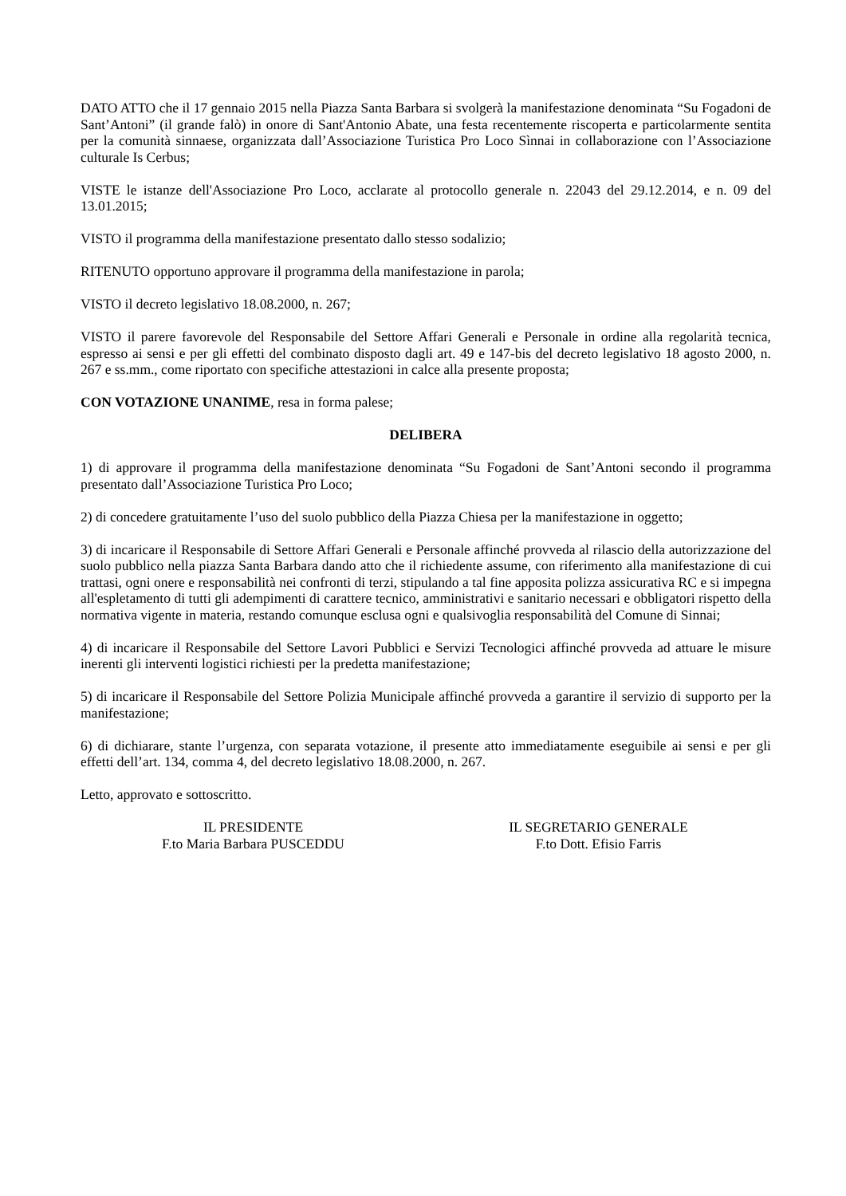DATO ATTO che il 17 gennaio 2015 nella Piazza Santa Barbara si svolgerà la manifestazione denominata “Su Fogadoni de Sant’Antoni” (il grande falò) in onore di Sant'Antonio Abate, una festa recentemente riscoperta e particolarmente sentita per la comunità sinnaese, organizzata dall’Associazione Turistica Pro Loco Sìnnai in collaborazione con l’Associazione culturale Is Cerbus;
VISTE le istanze dell'Associazione Pro Loco, acclarate al protocollo generale n. 22043 del 29.12.2014, e n. 09 del 13.01.2015;
VISTO il programma della manifestazione presentato dallo stesso sodalizio;
RITENUTO opportuno approvare il programma della manifestazione in parola;
VISTO il decreto legislativo 18.08.2000, n. 267;
VISTO il parere favorevole del Responsabile del Settore Affari Generali e Personale in ordine alla regolarità tecnica, espresso ai sensi e per gli effetti del combinato disposto dagli art. 49 e 147-bis del decreto legislativo 18 agosto 2000, n. 267 e ss.mm., come riportato con specifiche attestazioni in calce alla presente proposta;
CON VOTAZIONE UNANIME, resa in forma palese;
DELIBERA
1) di approvare il programma della manifestazione denominata “Su Fogadoni de Sant’Antoni secondo il programma presentato dall’Associazione Turistica Pro Loco;
2) di concedere gratuitamente l’uso del suolo pubblico della Piazza Chiesa per la manifestazione in oggetto;
3) di incaricare il Responsabile di Settore Affari Generali e Personale affinché provveda al rilascio della autorizzazione del suolo pubblico nella piazza Santa Barbara dando atto che il richiedente assume, con riferimento alla manifestazione di cui trattasi, ogni onere e responsabilità nei confronti di terzi, stipulando a tal fine apposita polizza assicurativa RC e si impegna all'espletamento di tutti gli adempimenti di carattere tecnico, amministrativi e sanitario necessari e obbligatori rispetto della normativa vigente in materia, restando comunque esclusa ogni e qualsivoglia responsabilità del Comune di Sinnai;
4) di incaricare il Responsabile del Settore Lavori Pubblici e Servizi Tecnologici affinché provveda ad attuare le misure inerenti gli interventi logistici richiesti per la predetta manifestazione;
5) di incaricare il Responsabile del Settore Polizia Municipale affinché provveda a garantire il servizio di supporto per la manifestazione;
6) di dichiarare, stante l’urgenza, con separata votazione, il presente atto immediatamente eseguibile ai sensi e per gli effetti dell’art. 134, comma 4, del decreto legislativo 18.08.2000, n. 267.
Letto, approvato e sottoscritto.
IL PRESIDENTE
F.to Maria Barbara PUSCEDDU
IL SEGRETARIO GENERALE
F.to Dott. Efisio Farris